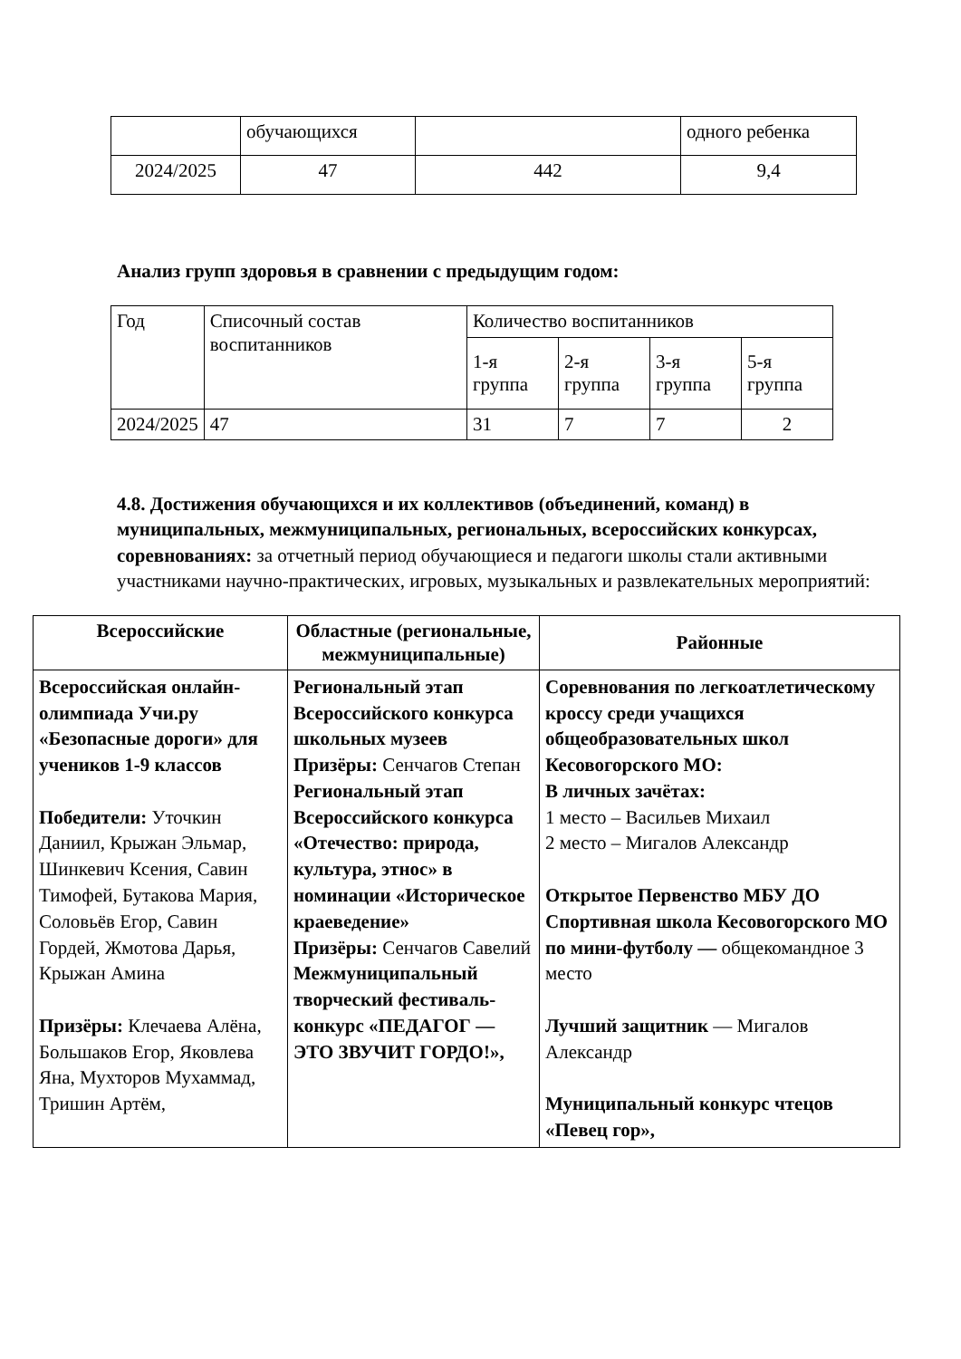| | обучающихся | | одного ребенка |
| 2024/2025 | 47 | 442 | 9,4 |
Анализ групп здоровья в сравнении с предыдущим годом:
| Год | Списочный состав воспитанников | Количество воспитанников | | | |
| | | 1-я группа | 2-я группа | 3-я группа | 5-я группа |
| 2024/2025 | 47 | 31 | 7 | 7 | 2 |
4.8. Достижения обучающихся и их коллективов (объединений, команд) в муниципальных, межмуниципальных, региональных, всероссийских конкурсах, соревнованиях: за отчетный период обучающиеся и педагоги школы стали активными участниками научно-практических, игровых, музыкальных и развлекательных мероприятий:
| Всероссийские | Областные (региональные, межмуниципальные) | Районные |
| --- | --- | --- |
| Всероссийская онлайн-олимпиада Учи.ру «Безопасные дороги» для учеников 1-9 классов Победители: Уточкин Даниил, Крыжан Эльмар, Шинкевич Ксения, Савин Тимофей, Бутакова Мария, Соловьёв Егор, Савин Гордей, Жмотова Дарья, Крыжан Амина Призёры: Клечаева Алёна, Большаков Егор, Яковлева Яна, Мухторов Мухаммад, Тришин Артём, | Региональный этап Всероссийского конкурса школьных музеев Призёры: Сенчагов Степан Региональный этап Всероссийского конкурса «Отечество: природа, культура, этнос» в номинации «Историческое краеведение» Призёры: Сенчагов Савелий Межмуниципальный творческий фестиваль-конкурс «ПЕДАГОГ — ЭТО ЗВУЧИТ ГОРДО!», | Соревнования по легкоатлетическому кроссу среди учащихся общеобразовательных школ Кесовогорского МО: В личных зачётах: 1 место – Васильев Михаил 2 место – Мигалов Александр Открытое Первенство МБУ ДО Спортивная школа Кесовогорского МО по мини-футболу — общекомандное 3 место Лучший защитник — Мигалов Александр Муниципальный конкурс чтецов «Певец гор», |